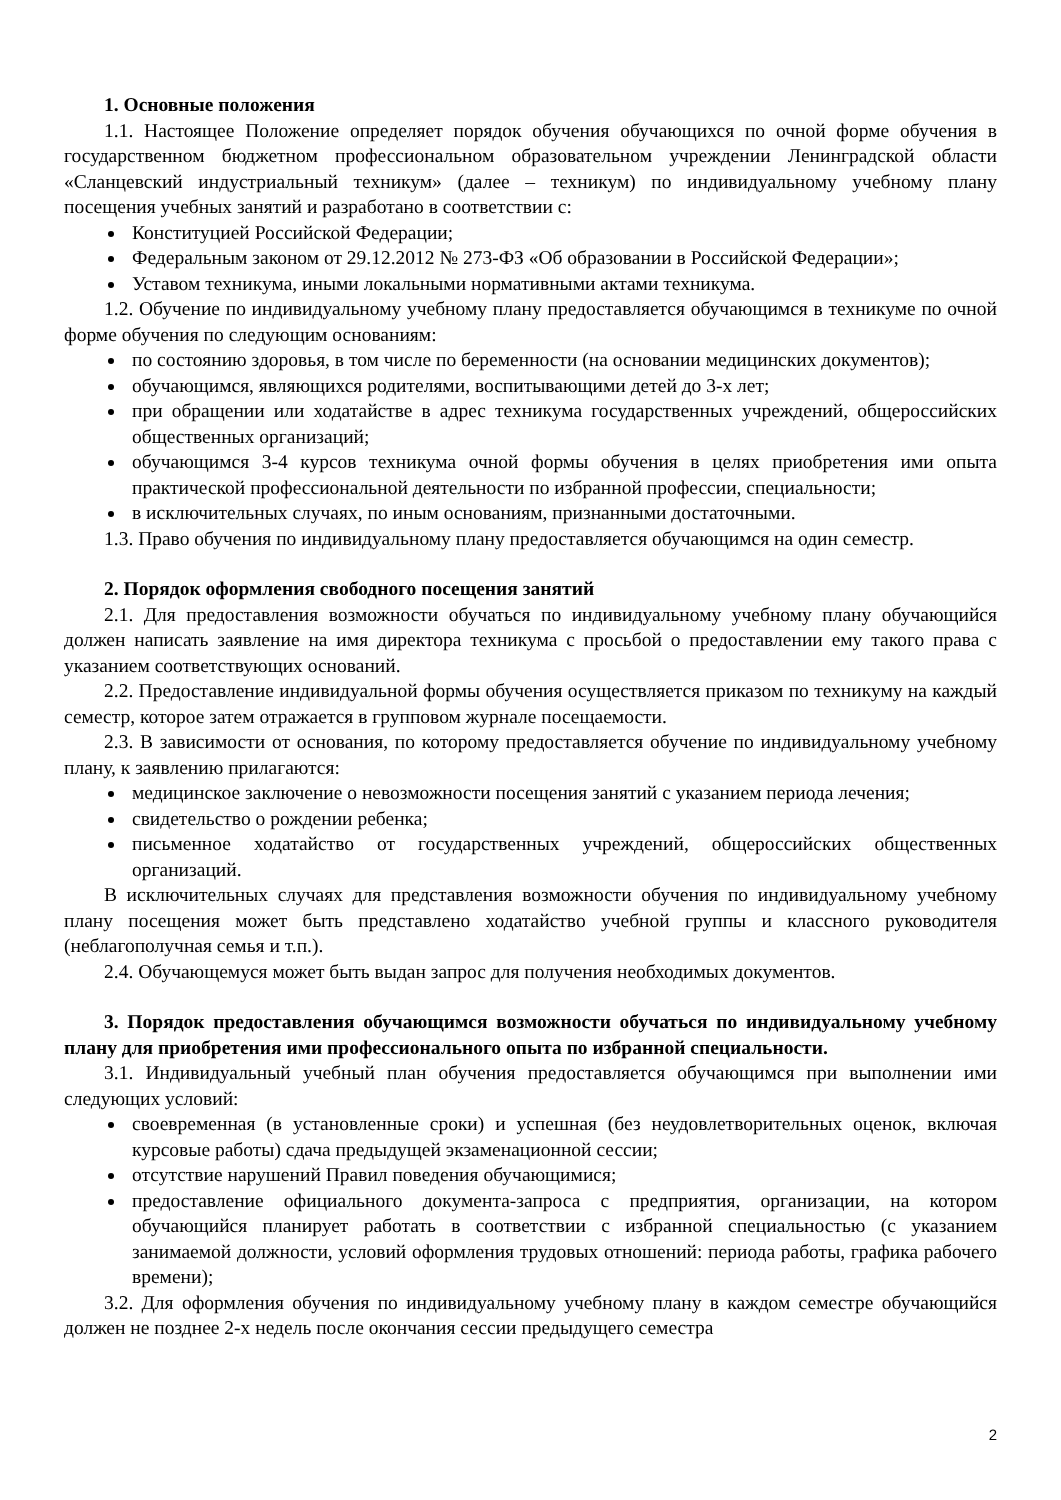1. Основные положения
1.1. Настоящее Положение определяет порядок обучения обучающихся по очной форме обучения в государственном бюджетном профессиональном образовательном учреждении Ленинградской области «Сланцевский индустриальный техникум» (далее – техникум) по индивидуальному учебному плану посещения учебных занятий и разработано в соответствии с:
Конституцией Российской Федерации;
Федеральным законом от 29.12.2012 № 273-ФЗ «Об образовании в Российской Федерации»;
Уставом техникума, иными локальными нормативными актами техникума.
1.2. Обучение по индивидуальному учебному плану предоставляется обучающимся в техникуме по очной форме обучения по следующим основаниям:
по состоянию здоровья, в том числе по беременности (на основании медицинских документов);
обучающимся, являющихся родителями, воспитывающими детей до 3-х лет;
при обращении или ходатайстве в адрес техникума государственных учреждений, общероссийских общественных организаций;
обучающимся 3-4 курсов техникума очной формы обучения в целях приобретения ими опыта практической профессиональной деятельности по избранной профессии, специальности;
в исключительных случаях, по иным основаниям, признанными достаточными.
1.3. Право обучения по индивидуальному плану предоставляется обучающимся на один семестр.
2. Порядок оформления свободного посещения занятий
2.1. Для предоставления возможности обучаться по индивидуальному учебному плану обучающийся должен написать заявление на имя директора техникума с просьбой о предоставлении ему такого права с указанием соответствующих оснований.
2.2. Предоставление индивидуальной формы обучения осуществляется приказом по техникуму на каждый семестр, которое затем отражается в групповом журнале посещаемости.
2.3. В зависимости от основания, по которому предоставляется обучение по индивидуальному учебному плану, к заявлению прилагаются:
медицинское заключение о невозможности посещения занятий с указанием периода лечения;
свидетельство о рождении ребенка;
письменное ходатайство от государственных учреждений, общероссийских общественных организаций.
В исключительных случаях для представления возможности обучения по индивидуальному учебному плану посещения может быть представлено ходатайство учебной группы и классного руководителя (неблагополучная семья и т.п.).
2.4. Обучающемуся может быть выдан запрос для получения необходимых документов.
3. Порядок предоставления обучающимся возможности обучаться по индивидуальному учебному плану для приобретения ими профессионального опыта по избранной специальности.
3.1. Индивидуальный учебный план обучения предоставляется обучающимся при выполнении ими следующих условий:
своевременная (в установленные сроки) и успешная (без неудовлетворительных оценок, включая курсовые работы) сдача предыдущей экзаменационной сессии;
отсутствие нарушений Правил поведения обучающимися;
предоставление официального документа-запроса с предприятия, организации, на котором обучающийся планирует работать в соответствии с избранной специальностью (с указанием занимаемой должности, условий оформления трудовых отношений: периода работы, графика рабочего времени);
3.2. Для оформления обучения по индивидуальному учебному плану в каждом семестре обучающийся должен не позднее 2-х недель после окончания сессии предыдущего семестра
2